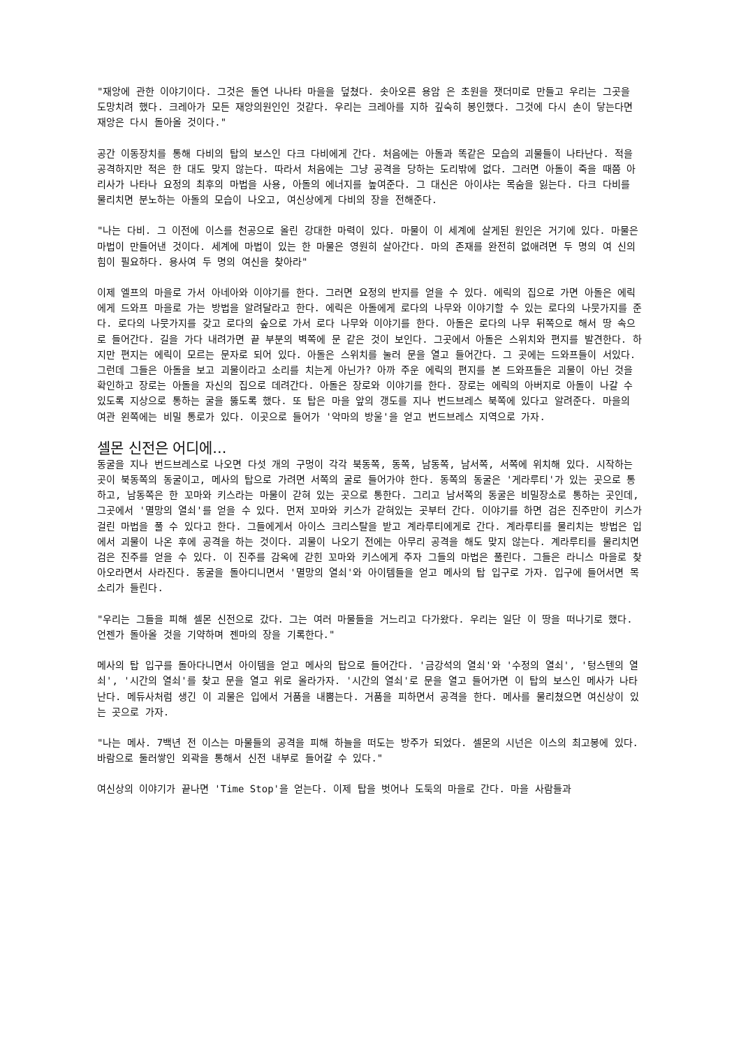"재앙에 관한 이야기이다. 그것은 돌연 나나타 마을을 덮쳤다. 솟아오른 용암 은 초원을 잿더미로 만들고 우리는 그곳을 도망치려 했다. 크레아가 모든 재앙의원인인 것같다. 우리는 크레아를 지하 깊숙히 봉인했다. 그것에 다시 손이 닿는다면 재앙은 다시 돌아올 것이다."
공간 이동장치를 통해 다비의 탑의 보스인 다크 다비에게 간다. 처음에는 아돌과 똑같은 모습의 괴물들이 나타난다. 적을 공격하지만 적은 한 대도 맞지 않는다. 따라서 처음에는 그냥 공격을 당하는 도리밖에 없다. 그러면 아돌이 죽을 때쯤 아리사가 나타나 요정의 최후의 마법을 사용, 아돌의 에너지를 높여준다. 그 대신은 아이샤는 목숨을 잃는다. 다크 다비를 물리치면 분노하는 아돌의 모습이 나오고, 여신상에게 다비의 장을 전해준다.
"나는 다비. 그 이전에 이스를 천공으로 올린 강대한 마력이 있다. 마물이 이 세계에 살게된 원인은 거기에 있다. 마물은 마법이 만들어낸 것이다. 세계에 마법이 있는 한 마물은 영원히 살아간다. 마의 존재를 완전히 없애려면 두 명의 여 신의 힘이 필요하다. 용사여 두 명의 여신을 찾아라"
이제 엘프의 마을로 가서 아네아와 이야기를 한다. 그러면 요정의 반지를 얻을 수 있다. 에릭의 집으로 가면 아돌은 에릭에게 드와프 마을로 가는 방법을 알려달라고 한다. 에릭은 아돌에게 로다의 나무와 이야기할 수 있는 로다의 나뭇가지를 준다. 로다의 나뭇가지를 갖고 로다의 숲으로 가서 로다 나무와 이야기를 한다. 아돌은 로다의 나무 뒤쪽으로 해서 땅 속으로 들어간다. 길을 가다 내려가면 끝 부분의 벽쪽에 문 같은 것이 보인다. 그곳에서 아돌은 스위치와 편지를 발견한다. 하지만 편지는 에릭이 모르는 문자로 되어 있다. 아돌은 스위치를 눌러 문을 열고 들어간다. 그 곳에는 드와프들이 서있다. 그런데 그들은 아돌을 보고 괴물이라고 소리를 치는게 아닌가? 아까 주운 에릭의 편지를 본 드와프들은 괴물이 아닌 것을 확인하고 장로는 아돌을 자신의 집으로 데려간다. 아돌은 장로와 이야기를 한다. 장로는 에릭의 아버지로 아돌이 나갈 수 있도록 지상으로 통하는 굴을 뚫도록 했다. 또 탑은 마을 앞의 갱도를 지나 번드브레스 북쪽에 있다고 알려준다. 마을의 여관 왼쪽에는 비밀 통로가 있다. 이곳으로 들어가 '악마의 방울'을 얻고 번드브레스 지역으로 가자.
셀몬 신전은 어디에...
동굴을 지나 번드브레스로 나오면 다섯 개의 구멍이 각각 북동쪽, 동쪽, 남동쪽, 남서쪽, 서쪽에 위치해 있다. 시작하는 곳이 북동쪽의 동굴이고, 메사의 탑으로 가려면 서쪽의 굴로 들어가야 한다. 동쪽의 동굴은 '게라루티'가 있는 곳으로 통하고, 남동쪽은 한 꼬마와 키스라는 마물이 갇혀 있는 곳으로 통한다. 그리고 남서쪽의 동굴은 비밀장소로 통하는 곳인데, 그곳에서 '멸망의 열쇠'를 얻을 수 있다. 먼저 꼬마와 키스가 갇혀있는 곳부터 간다. 이야기를 하면 검은 진주만이 키스가 걸린 마법을 풀 수 있다고 한다. 그들에게서 아이스 크리스탈을 받고 계라루티에게로 간다. 계라루티를 물리치는 방법은 입에서 괴물이 나온 후에 공격을 하는 것이다. 괴물이 나오기 전에는 아무리 공격을 해도 맞지 않는다. 계라루티를 물리치면 검은 진주를 얻을 수 있다. 이 진주를 감옥에 갇힌 꼬마와 키스에게 주자 그들의 마법은 풀린다. 그들은 라니스 마을로 찾아오라면서 사라진다. 동굴을 돌아디니면서 '멸망의 열쇠'와 아이템들을 얻고 메사의 탑 입구로 가자. 입구에 들어서면 목소리가 들린다.
"우리는 그들을 피해 셀몬 신전으로 갔다. 그는 여러 마물들을 거느리고 다가왔다. 우리는 일단 이 땅을 떠나기로 했다. 언젠가 돌아올 것을 기약하며 젠마의 장을 기록한다."
메사의 탑 입구를 돌아다니면서 아이템을 얻고 메사의 탑으로 들어간다. '금강석의 열쇠'와 '수정의 열쇠', '텅스텐의 열쇠', '시간의 열쇠'를 찾고 문을 열고 위로 올라가자. '시간의 열쇠'로 문을 열고 들어가면 이 탑의 보스인 메사가 나타난다. 메듀사처럼 생긴 이 괴물은 입에서 거품을 내뿜는다. 거품을 피하면서 공격을 한다. 메사를 물리쳤으면 여신상이 있는 곳으로 가자.
"나는 메사. 7백년 전 이스는 마물들의 공격을 피해 하늘을 떠도는 방주가 되었다. 셀몬의 시넌은 이스의 최고봉에 있다. 바람으로 둘러쌓인 외곽을 통해서 신전 내부로 들어갈 수 있다."
여신상의 이야기가 끝나면 'Time Stop'을 얻는다. 이제 탑을 벗어나 도둑의 마을로 간다. 마을 사람들과